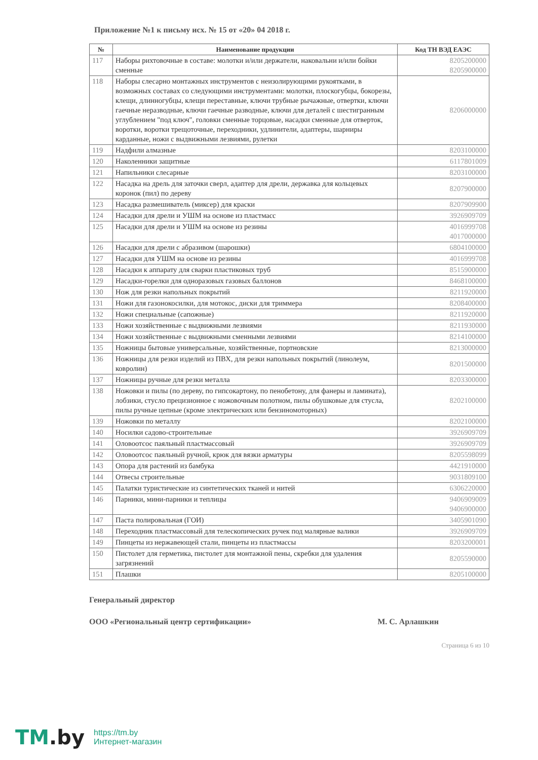Приложение №1 к письму исх. № 15 от «20» 04 2018 г.
| № | Наименование продукции | Код ТН ВЭД ЕАЭС |
| --- | --- | --- |
| 117 | Наборы рихтовочные в составе: молотки и/или держатели, наковальни и/или бойки сменные | 8205200000 8205900000 |
| 118 | Наборы слесарно монтажных инструментов с неизолирующими рукоятками, в возможных составах со следующими инструментами: молотки, плоскогубцы, бокорезы, клещи, длинногубцы, клещи переставные, ключи трубные рычажные, отвертки, ключи гаечные неразводные, ключи гаечные разводные, ключи для деталей с шестигранным углублением "под ключ", головки сменные торцовые, насадки сменные для отверток, воротки, воротки трещоточные, переходники, удлинители, адаптеры, шарниры карданные, ножи с выдвижными лезвиями, рулетки | 8206000000 |
| 119 | Надфили алмазные | 8203100000 |
| 120 | Наколенники защитные | 6117801009 |
| 121 | Напильники слесарные | 8203100000 |
| 122 | Насадка на дрель для заточки сверл, адаптер для дрели, державка для кольцевых коронок (пил) по дереву | 8207900000 |
| 123 | Насадка размешиватель (миксер) для краски | 8207909900 |
| 124 | Насадки для дрели и УШМ на основе из пластмасс | 3926909709 |
| 125 | Насадки для дрели и УШМ на основе из резины | 4016999708 4017000000 |
| 126 | Насадки для дрели с абразивом (шарошки) | 6804100000 |
| 127 | Насадки для УШМ на основе из резины | 4016999708 |
| 128 | Насадки к аппарату для сварки пластиковых труб | 8515900000 |
| 129 | Насадки-горелки для одноразовых газовых баллонов | 8468100000 |
| 130 | Нож для резки напольных покрытий | 8211920000 |
| 131 | Ножи для газонокосилки, для мотокос, диски для триммера | 8208400000 |
| 132 | Ножи специальные (сапожные) | 8211920000 |
| 133 | Ножи хозяйственные с выдвижными лезвиями | 8211930000 |
| 134 | Ножи хозяйственные с выдвижными сменными лезвиями | 8214100000 |
| 135 | Ножницы бытовые универсальные, хозяйственные, портновские | 8213000000 |
| 136 | Ножницы для резки изделий из ПВХ, для резки напольных покрытий (линолеум, ковролин) | 8201500000 |
| 137 | Ножницы ручные для резки металла | 8203300000 |
| 138 | Ножовки и пилы (по дереву, по гипсокартону, по пенобетону, для фанеры и ламината), лобзики, стусло прецизионное с ножовочным полотном, пилы обушковые для стусла, пилы ручные цепные (кроме электрических или бензиномоторных) | 8202100000 |
| 139 | Ножовки по металлу | 8202100000 |
| 140 | Носилки садово-строительные | 3926909709 |
| 141 | Оловоотсос паяльный пластмассовый | 3926909709 |
| 142 | Оловоотсос паяльный ручной, крюк для вязки арматуры | 8205598099 |
| 143 | Опора для растений из бамбука | 4421910000 |
| 144 | Отвесы строительные | 9031809100 |
| 145 | Палатки туристические из синтетических тканей и нитей | 6306220000 |
| 146 | Парники, мини-парники и теплицы | 9406909009 9406900000 |
| 147 | Паста полировальная (ГОИ) | 3405901090 |
| 148 | Переходник пластмассовый для телескопических ручек под малярные валики | 3926909709 |
| 149 | Пинцеты из нержавеющей стали, пинцеты из пластмассы | 8203200001 |
| 150 | Пистолет для герметика, пистолет для монтажной пены, скребки для удаления загрязнений | 8205590000 |
| 151 | Плашки | 8205100000 |
Генеральный директор
ООО «Региональный центр сертификации» М. С. Арлашкин
Страница 6 из 10
TM.by
https://tm.by
Интернет-магазин